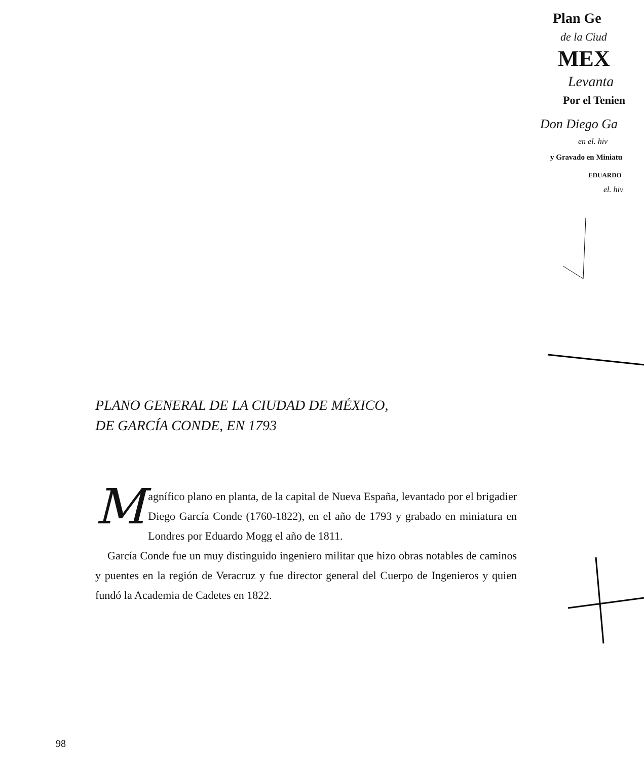Plan Ge
de la Ciud
MEX
Levanta
Por el Tenien
Don Diego Ga
en el. hiv
y Gravado en Miniatu
EDUARDO
el. hiv
PLANO GENERAL DE LA CIUDAD DE MÉXICO,
DE GARCÍA CONDE, EN 1793
Magnífico plano en planta, de la capital de Nueva España, levantado por el brigadier Diego García Conde (1760-1822), en el año de 1793 y grabado en miniatura en Londres por Eduardo Mogg el año de 1811.
García Conde fue un muy distinguido ingeniero militar que hizo obras notables de caminos y puentes en la región de Veracruz y fue director general del Cuerpo de Ingenieros y quien fundó la Academia de Cadetes en 1822.
98